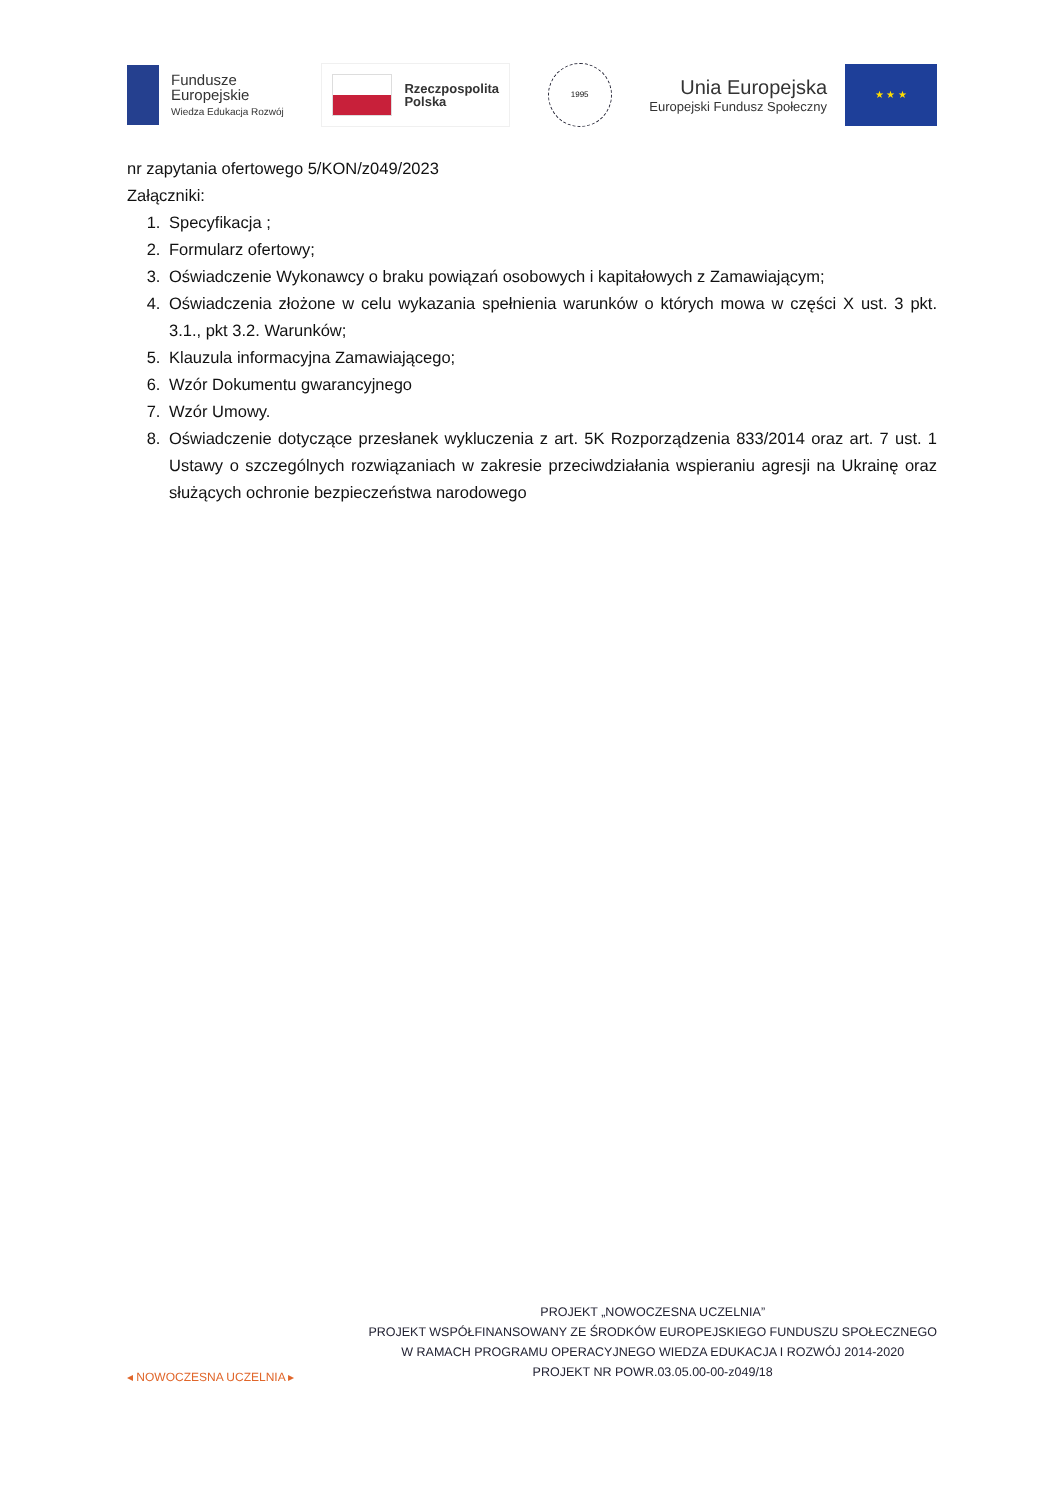Fundusze
Europejskie
Wiedza Edukacja Rozwój
Rzeczpospolita
Polska
1995
Unia Europejska
Europejski Fundusz Społeczny
★ ★ ★
nr zapytania ofertowego 5/KON/z049/2023
Załączniki:
1. Specyfikacja ;
2. Formularz ofertowy;
3. Oświadczenie Wykonawcy o braku powiązań osobowych i kapitałowych z Zamawiającym;
4. Oświadczenia złożone w celu wykazania spełnienia warunków o których mowa w części X ust. 3 pkt. 3.1., pkt 3.2. Warunków;
5. Klauzula informacyjna Zamawiającego;
6. Wzór Dokumentu gwarancyjnego
7. Wzór Umowy.
8. Oświadczenie dotyczące przesłanek wykluczenia z art. 5K Rozporządzenia 833/2014 oraz art. 7 ust. 1 Ustawy o szczególnych rozwiązaniach w zakresie przeciwdziałania wspieraniu agresji na Ukrainę oraz służących ochronie bezpieczeństwa narodowego
◂ NOWOCZESNA UCZELNIA ▸
PROJEKT „NOWOCZESNA UCZELNIA”
PROJEKT WSPÓŁFINANSOWANY ZE ŚRODKÓW EUROPEJSKIEGO FUNDUSZU SPOŁECZNEGO
W RAMACH PROGRAMU OPERACYJNEGO WIEDZA EDUKACJA I ROZWÓJ 2014-2020
PROJEKT NR POWR.03.05.00-00-z049/18